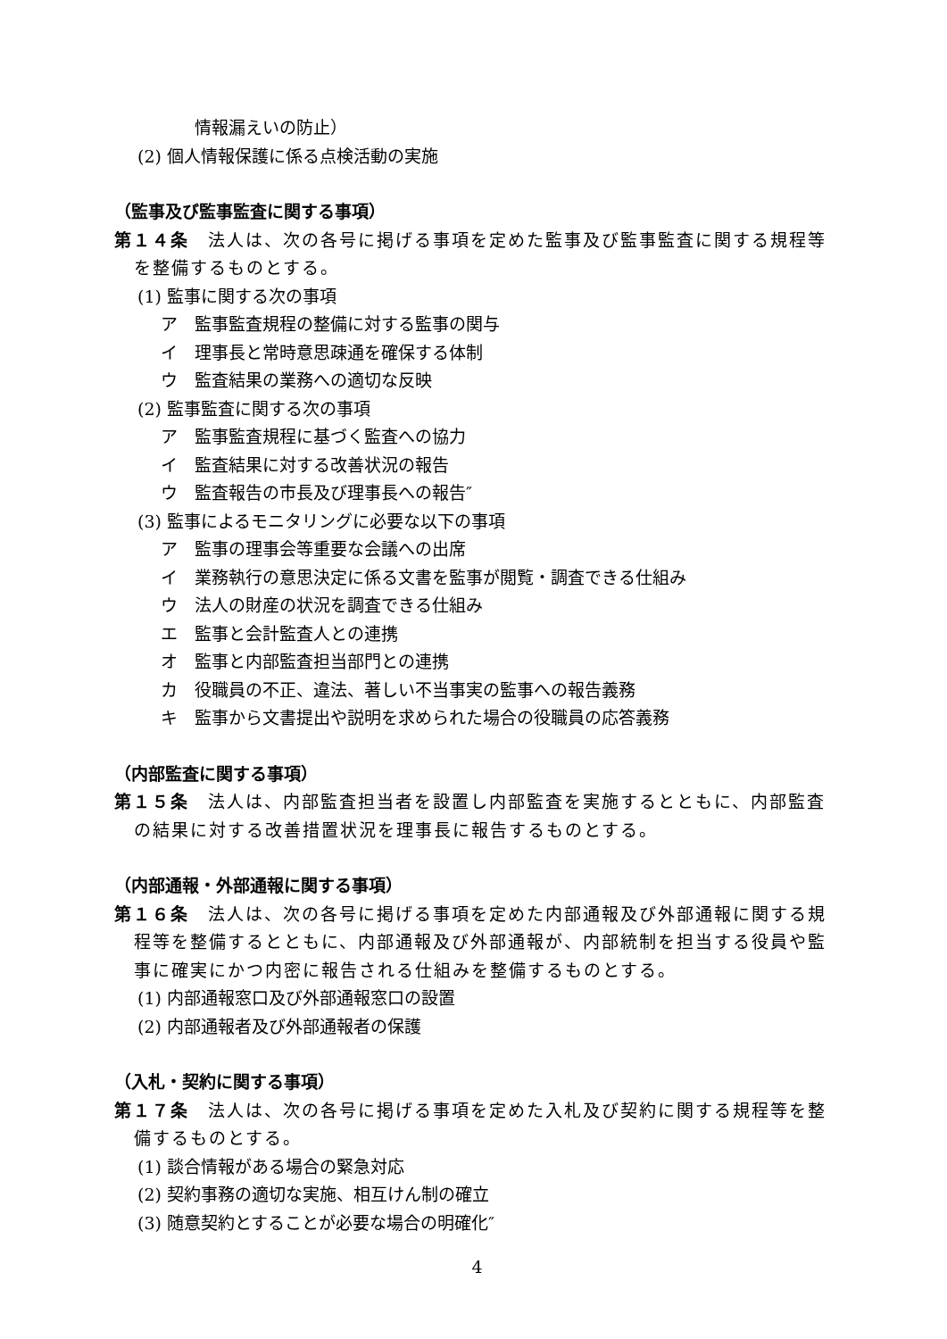情報漏えいの防止）
(2) 個人情報保護に係る点検活動の実施
（監事及び監事監査に関する事項）
第１４条　法人は、次の各号に掲げる事項を定めた監事及び監事監査に関する規程等を整備するものとする。
(1) 監事に関する次の事項
ア　監事監査規程の整備に対する監事の関与
イ　理事長と常時意思疎通を確保する体制
ウ　監査結果の業務への適切な反映
(2) 監事監査に関する次の事項
ア　監事監査規程に基づく監査への協力
イ　監査結果に対する改善状況の報告
ウ　監査報告の市長及び理事長への報告″
(3) 監事によるモニタリングに必要な以下の事項
ア　監事の理事会等重要な会議への出席
イ　業務執行の意思決定に係る文書を監事が閲覧・調査できる仕組み
ウ　法人の財産の状況を調査できる仕組み
エ　監事と会計監査人との連携
オ　監事と内部監査担当部門との連携
カ　役職員の不正、違法、著しい不当事実の監事への報告義務
キ　監事から文書提出や説明を求められた場合の役職員の応答義務
（内部監査に関する事項）
第１５条　法人は、内部監査担当者を設置し内部監査を実施するとともに、内部監査の結果に対する改善措置状況を理事長に報告するものとする。
（内部通報・外部通報に関する事項）
第１６条　法人は、次の各号に掲げる事項を定めた内部通報及び外部通報に関する規程等を整備するとともに、内部通報及び外部通報が、内部統制を担当する役員や監事に確実にかつ内密に報告される仕組みを整備するものとする。
(1) 内部通報窓口及び外部通報窓口の設置
(2) 内部通報者及び外部通報者の保護
（入札・契約に関する事項）
第１７条　法人は、次の各号に掲げる事項を定めた入札及び契約に関する規程等を整備するものとする。
(1) 談合情報がある場合の緊急対応
(2) 契約事務の適切な実施、相互けん制の確立
(3) 随意契約とすることが必要な場合の明確化″
4